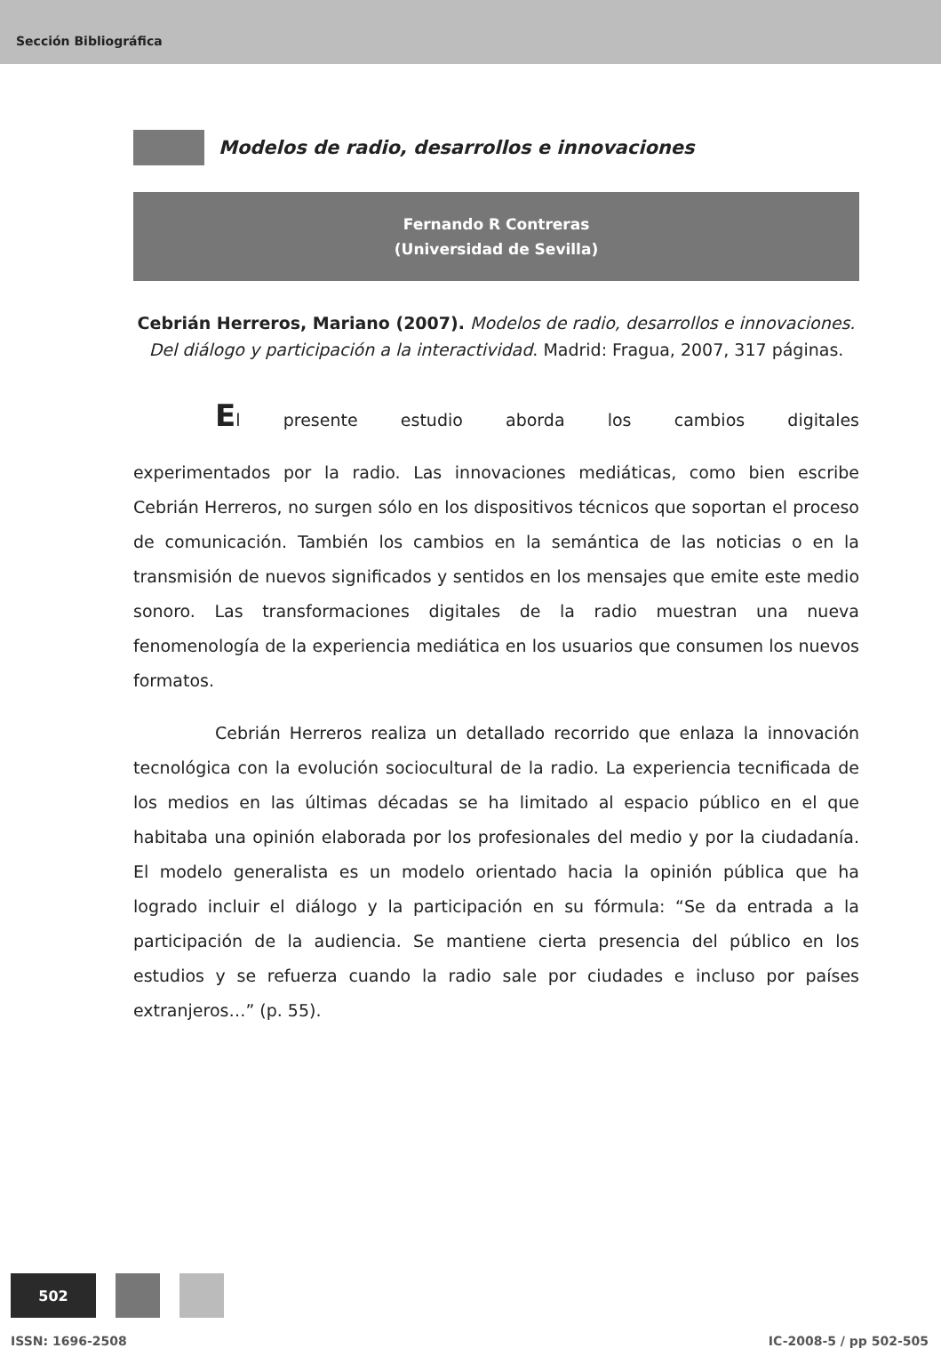Sección Bibliográfica
Modelos de radio, desarrollos e innovaciones
Fernando R Contreras
(Universidad de Sevilla)
Cebrián Herreros, Mariano (2007). Modelos de radio, desarrollos e innovaciones. Del diálogo y participación a la interactividad. Madrid: Fragua, 2007, 317 páginas.
El presente estudio aborda los cambios digitales
experimentados por la radio. Las innovaciones mediáticas, como bien escribe Cebrián Herreros, no surgen sólo en los dispositivos técnicos que soportan el proceso de comunicación. También los cambios en la semántica de las noticias o en la transmisión de nuevos significados y sentidos en los mensajes que emite este medio sonoro. Las transformaciones digitales de la radio muestran una nueva fenomenología de la experiencia mediática en los usuarios que consumen los nuevos formatos.
Cebrián Herreros realiza un detallado recorrido que enlaza la innovación tecnológica con la evolución sociocultural de la radio. La experiencia tecnificada de los medios en las últimas décadas se ha limitado al espacio público en el que habitaba una opinión elaborada por los profesionales del medio y por la ciudadanía. El modelo generalista es un modelo orientado hacia la opinión pública que ha logrado incluir el diálogo y la participación en su fórmula: “Se da entrada a la participación de la audiencia. Se mantiene cierta presencia del público en los estudios y se refuerza cuando la radio sale por ciudades e incluso por países extranjeros…” (p. 55).
502
ISSN: 1696-2508 IC-2008-5 / pp 502-505